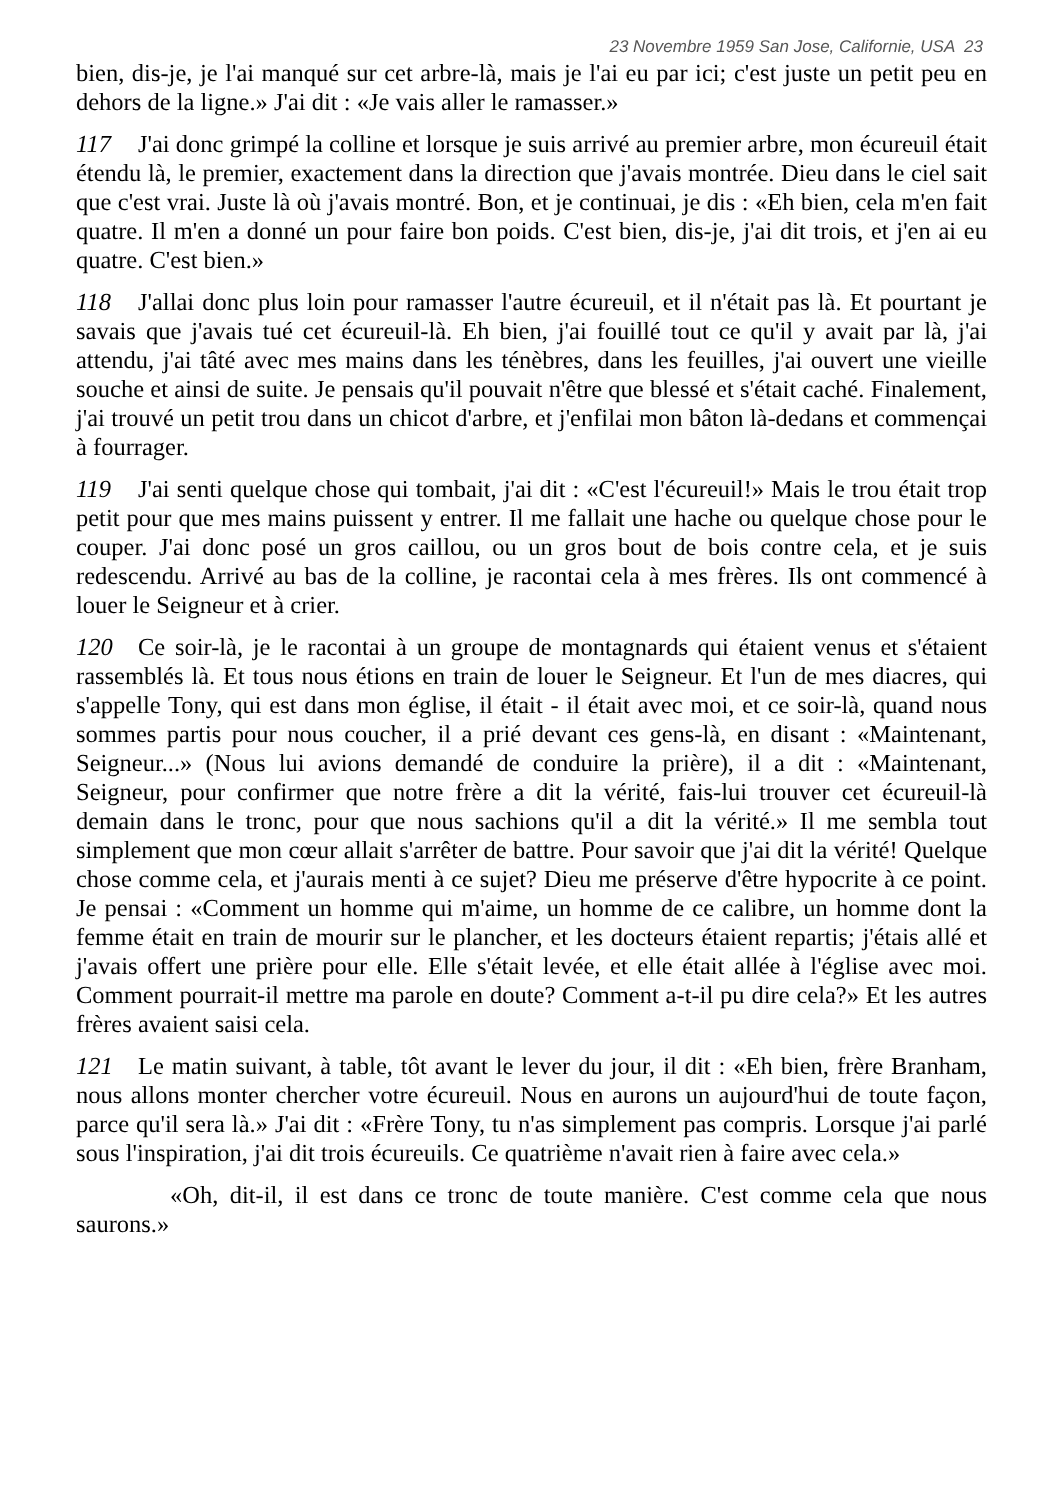23 Novembre 1959 San Jose, Californie, USA 23
bien, dis-je, je l'ai manqué sur cet arbre-là, mais je l'ai eu par ici; c'est juste un petit peu en dehors de la ligne.» J'ai dit : «Je vais aller le ramasser.»
117 J'ai donc grimpé la colline et lorsque je suis arrivé au premier arbre, mon écureuil était étendu là, le premier, exactement dans la direction que j'avais montrée. Dieu dans le ciel sait que c'est vrai. Juste là où j'avais montré. Bon, et je continuai, je dis : «Eh bien, cela m'en fait quatre. Il m'en a donné un pour faire bon poids. C'est bien, dis-je, j'ai dit trois, et j'en ai eu quatre. C'est bien.»
118 J'allai donc plus loin pour ramasser l'autre écureuil, et il n'était pas là. Et pourtant je savais que j'avais tué cet écureuil-là. Eh bien, j'ai fouillé tout ce qu'il y avait par là, j'ai attendu, j'ai tâté avec mes mains dans les ténèbres, dans les feuilles, j'ai ouvert une vieille souche et ainsi de suite. Je pensais qu'il pouvait n'être que blessé et s'était caché. Finalement, j'ai trouvé un petit trou dans un chicot d'arbre, et j'enfilai mon bâton là-dedans et commençai à fourrager.
119 J'ai senti quelque chose qui tombait, j'ai dit : «C'est l'écureuil!» Mais le trou était trop petit pour que mes mains puissent y entrer. Il me fallait une hache ou quelque chose pour le couper. J'ai donc posé un gros caillou, ou un gros bout de bois contre cela, et je suis redescendu. Arrivé au bas de la colline, je racontai cela à mes frères. Ils ont commencé à louer le Seigneur et à crier.
120 Ce soir-là, je le racontai à un groupe de montagnards qui étaient venus et s'étaient rassemblés là. Et tous nous étions en train de louer le Seigneur. Et l'un de mes diacres, qui s'appelle Tony, qui est dans mon église, il était - il était avec moi, et ce soir-là, quand nous sommes partis pour nous coucher, il a prié devant ces gens-là, en disant : «Maintenant, Seigneur...» (Nous lui avions demandé de conduire la prière), il a dit : «Maintenant, Seigneur, pour confirmer que notre frère a dit la vérité, fais-lui trouver cet écureuil-là demain dans le tronc, pour que nous sachions qu'il a dit la vérité.» Il me sembla tout simplement que mon cœur allait s'arrêter de battre. Pour savoir que j'ai dit la vérité! Quelque chose comme cela, et j'aurais menti à ce sujet? Dieu me préserve d'être hypocrite à ce point. Je pensai : «Comment un homme qui m'aime, un homme de ce calibre, un homme dont la femme était en train de mourir sur le plancher, et les docteurs étaient repartis; j'étais allé et j'avais offert une prière pour elle. Elle s'était levée, et elle était allée à l'église avec moi. Comment pourrait-il mettre ma parole en doute? Comment a-t-il pu dire cela?» Et les autres frères avaient saisi cela.
121 Le matin suivant, à table, tôt avant le lever du jour, il dit : «Eh bien, frère Branham, nous allons monter chercher votre écureuil. Nous en aurons un aujourd'hui de toute façon, parce qu'il sera là.» J'ai dit : «Frère Tony, tu n'as simplement pas compris. Lorsque j'ai parlé sous l'inspiration, j'ai dit trois écureuils. Ce quatrième n'avait rien à faire avec cela.»
«Oh, dit-il, il est dans ce tronc de toute manière. C'est comme cela que nous saurons.»